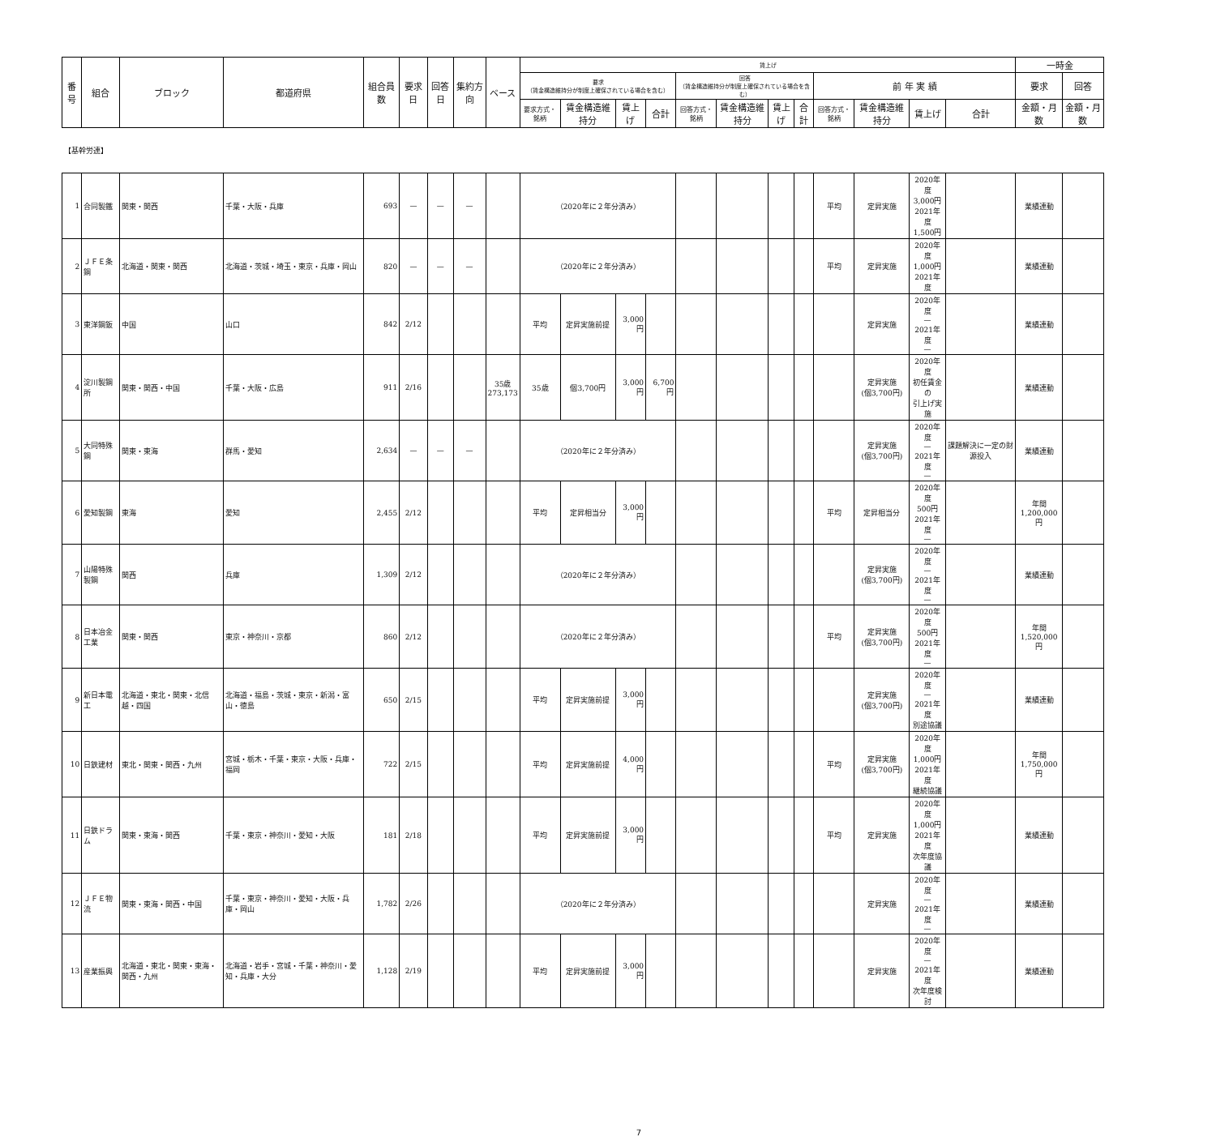| 番号 | 組合 | ブロック | 都道府県 | 組合員数 | 要求日 | 回答日 | 集約方向 | ベース | 賃上げ | | | | | | | | | | | | 一時金 | |
| --- | --- | --- | --- | --- | --- | --- | --- | --- | --- | --- | --- | --- | --- | --- | --- | --- | --- | --- | --- | --- | --- | --- |
| | | | | | | | | | 要求 （賃金構造維持分が制度上確保されている場合を含む） | | | | 回答 （賃金構造維持分が制度上確保されている場合を含む） | | | | 前 年 実 績 | | | | 要求 | 回答 |
| | | | | | | | | | 要求方式・銘柄 | 賃金構造維持分 | 賃上げ | 合計 | 回答方式・銘柄 | 賃金構造維持分 | 賃上げ | 合計 | 回答方式・銘柄 | 賃金構造維持分 | 賃上げ | 合計 | 金額・月数 | 金額・月数 |
| 【基幹労連】 | | | | | | | | | | | | | | | | | | | | | | |
| 1 | 合同製鐵 | 関東・関西 | 千葉・大阪・兵庫 | 693 | — | — | — | | （2020年に２年分済み） | | | | | | | | 平均 | 定昇実施 | 2020年度 3,000円 2021年度 1,500円 | | 業績連動 | |
| 2 | ＪＦＥ条鋼 | 北海道・関東・関西 | 北海道・茨城・埼玉・東京・兵庫・岡山 | 820 | — | — | — | | （2020年に２年分済み） | | | | | | | | 平均 | 定昇実施 | 2020年度 1,000円 2021年度 | | 業績連動 | |
| 3 | 東洋鋼鈑 | 中国 | 山口 | 842 | 2/12 | | | | 平均 | 定昇実施前提 | 3,000円 | | | | | | | 定昇実施 | 2020年度 — 2021年度 — | | 業績連動 | |
| 4 | 淀川製鋼所 | 関東・関西・中国 | 千葉・大阪・広島 | 911 | 2/16 | | | 35歳 273,173 | 35歳 | 個3,700円 | 3,000円 | 6,700円 | | | | | | 定昇実施 (個3,700円) | 2020年度 初任賃金の 引上げ実施 | | 業績連動 | |
| 5 | 大同特殊鋼 | 関東・東海 | 群馬・愛知 | 2,634 | — | — | — | | （2020年に２年分済み） | | | | | | | | | 定昇実施 (個3,700円) | 2020年度 — 2021年度 — | 課題解決に一定の財源投入 | 業績連動 | |
| 6 | 愛知製鋼 | 東海 | 愛知 | 2,455 | 2/12 | | | | 平均 | 定昇相当分 | 3,000円 | | | | | | 平均 | 定昇相当分 | 2020年度 500円 2021年度 — | | 年間 1,200,000円 | |
| 7 | 山陽特殊製鋼 | 関西 | 兵庫 | 1,309 | 2/12 | | | | （2020年に２年分済み） | | | | | | | | | 定昇実施 (個3,700円) | 2020年度 — 2021年度 — | | 業績連動 | |
| 8 | 日本冶金工業 | 関東・関西 | 東京・神奈川・京都 | 860 | 2/12 | | | | （2020年に２年分済み） | | | | | | | | 平均 | 定昇実施 (個3,700円) | 2020年度 500円 2021年度 — | | 年間 1,520,000円 | |
| 9 | 新日本電工 | 北海道・東北・関東・北信越・四国 | 北海道・福島・茨城・東京・新潟・富山・徳島 | 650 | 2/15 | | | | 平均 | 定昇実施前提 | 3,000円 | | | | | | | 定昇実施 (個3,700円) | 2020年度 — 2021年度 別途協議 | | 業績連動 | |
| 10 | 日鉄建材 | 東北・関東・関西・九州 | 宮城・栃木・千葉・東京・大阪・兵庫・福岡 | 722 | 2/15 | | | | 平均 | 定昇実施前提 | 4,000円 | | | | | | 平均 | 定昇実施 (個3,700円) | 2020年度 1,000円 2021年度 継続協議 | | 年間 1,750,000円 | |
| 11 | 日鉄ドラム | 関東・東海・関西 | 千葉・東京・神奈川・愛知・大阪 | 181 | 2/18 | | | | 平均 | 定昇実施前提 | 3,000円 | | | | | | 平均 | 定昇実施 | 2020年度 1,000円 2021年度 次年度協議 | | 業績連動 | |
| 12 | ＪＦＥ物流 | 関東・東海・関西・中国 | 千葉・東京・神奈川・愛知・大阪・兵庫・岡山 | 1,782 | 2/26 | | | | （2020年に２年分済み） | | | | | | | | | 定昇実施 | 2020年度 — 2021年度 — | | 業績連動 | |
| 13 | 産業振興 | 北海道・東北・関東・東海・関西・九州 | 北海道・岩手・宮城・千葉・神奈川・愛知・兵庫・大分 | 1,128 | 2/19 | | | | 平均 | 定昇実施前提 | 3,000円 | | | | | | | 定昇実施 | 2020年度 — 2021年度 次年度検討 | | 業績連動 | |
7